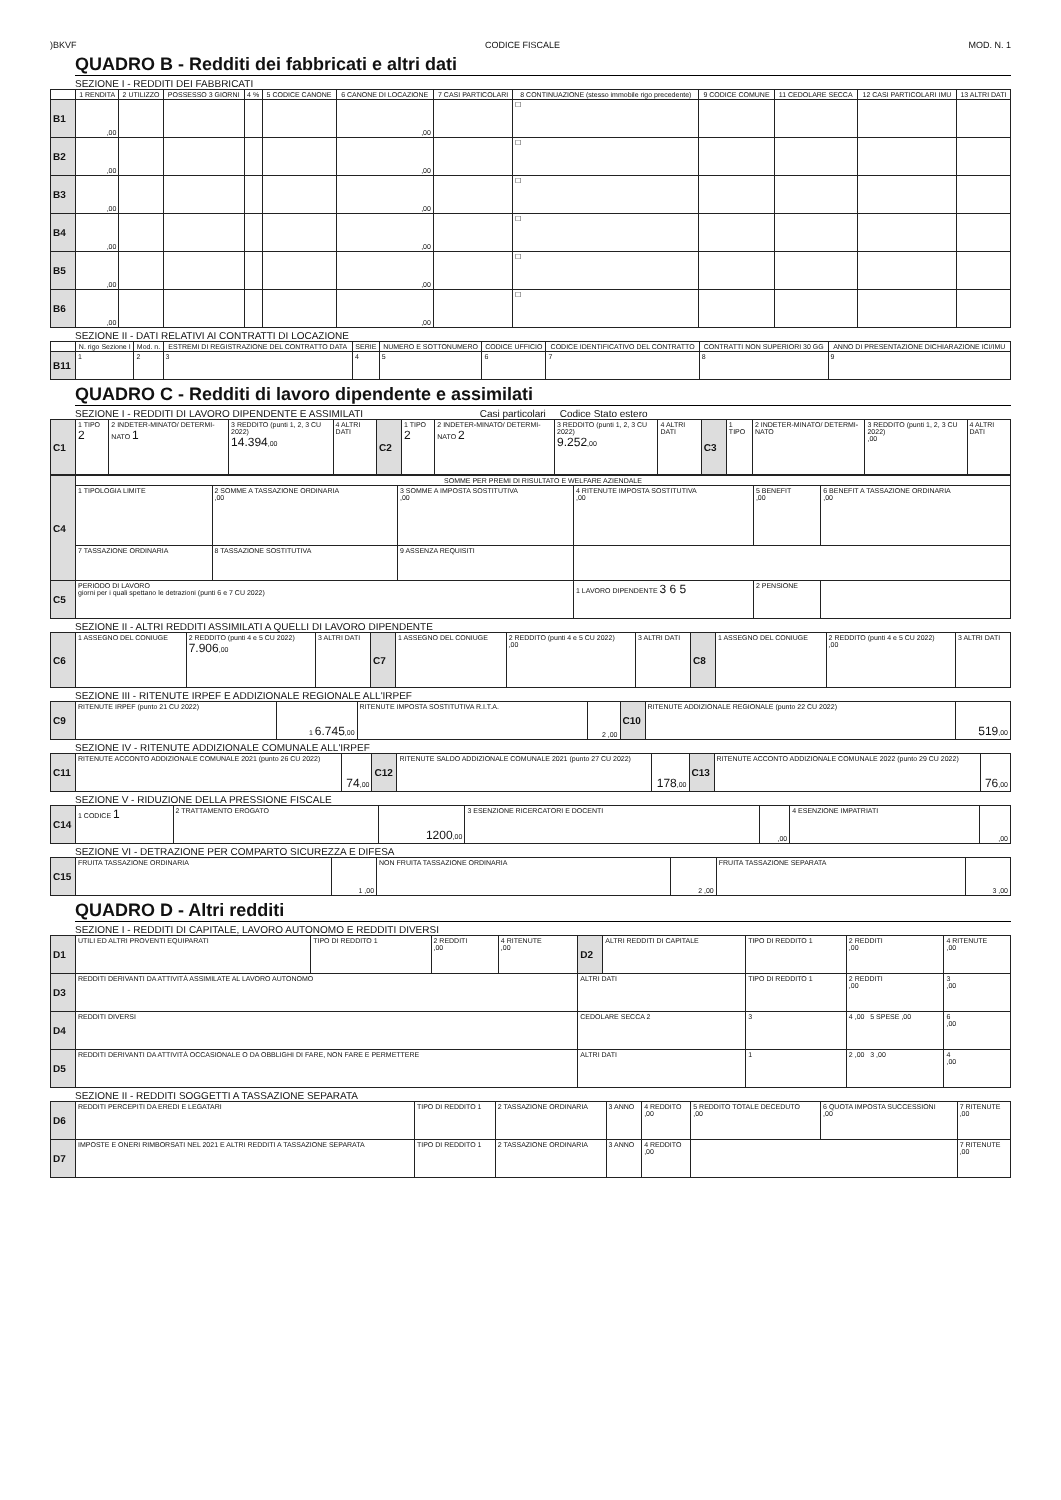)BKVF CODICE FISCALE MOD. N. 1
QUADRO B - Redditi dei fabbricati e altri dati
SEZIONE I - REDDITI DEI FABBRICATI
| | 1 RENDITA | 2 UTILIZZO | POSSESSO 3 GIORNI | 4 % | 5 CODICE CANONE | 6 CANONE DI LOCAZIONE | 7 CASI PARTICOLARI | 8 CONTINUAZIONE (stesso immobile rigo precedente) | 9 CODICE COMUNE | 11 CEDOLARE SECCA | 12 CASI PARTICOLARI IMU | 13 ALTRI DATI |
| --- | --- | --- | --- | --- | --- | --- | --- | --- | --- | --- | --- | --- |
| B1 | ,00 | | | | | ,00 | | ☐ | | | | |
| B2 | ,00 | | | | | ,00 | | ☐ | | | | |
| B3 | ,00 | | | | | ,00 | | ☐ | | | | |
| B4 | ,00 | | | | | ,00 | | ☐ | | | | |
| B5 | ,00 | | | | | ,00 | | ☐ | | | | |
| B6 | ,00 | | | | | ,00 | | ☐ | | | | |
SEZIONE II - DATI RELATIVI AI CONTRATTI DI LOCAZIONE
| | N. rigo Sezione I | Mod. n. | ESTREMI DI REGISTRAZIONE DEL CONTRATTO DATA | SERIE | NUMERO E SOTTONUMERO | CODICE UFFICIO | CODICE IDENTIFICATIVO DEL CONTRATTO | CONTRATTI NON SUPERIORI 30 GG | ANNO DI PRESENTAZIONE DICHIARAZIONE ICI/IMU |
| --- | --- | --- | --- | --- | --- | --- | --- | --- | --- |
| B11 | 1 | 2 | 3 | 4 | 5 | 6 | 7 | 8 | 9 |
QUADRO C - Redditi di lavoro dipendente e assimilati
SEZIONE I - REDDITI DI LAVORO DIPENDENTE E ASSIMILATI Casi particolari Codice Stato estero
| C1 | 1 TIPO 2 | 2 INDETER-MINATO/ DETERMI-NATO 1 | 3 REDDITO (punti 1, 2, 3 CU 2022) 14.394 ,00 | 4 ALTRI DATI | C2 | 1 TIPO 2 | 2 INDETER-MINATO/ DETERMI-NATO 2 | 3 REDDITO (punti 1, 2, 3 CU 2022) 9.252 ,00 | 4 ALTRI DATI | C3 | 1 TIPO | 2 INDETER-MINATO/ DETERMI-NATO | 3 REDDITO (punti 1, 2, 3 CU 2022) ,00 | 4 ALTRI DATI |
| C4 | SOMME PER PREMI DI RISULTATO E WELFARE AZIENDALE | | | | | |
| | 1 TIPOLOGIA LIMITE | 2 SOMME A TASSAZIONE ORDINARIA ,00 | 3 SOMME A IMPOSTA SOSTITUTIVA ,00 | 4 RITENUTE IMPOSTA SOSTITUTIVA ,00 | 5 BENEFIT ,00 | 6 BENEFIT A TASSAZIONE ORDINARIA ,00 |
| | 7 TASSAZIONE ORDINARIA | 8 TASSAZIONE SOSTITUTIVA | 9 ASSENZA REQUISITI | | | |
| C5 | PERIODO DI LAVORO giorni per i quali spettano le detrazioni (punti 6 e 7 CU 2022) | | | 1 LAVORO DIPENDENTE 3 6 5 | 2 PENSIONE | |
SEZIONE II - ALTRI REDDITI ASSIMILATI A QUELLI DI LAVORO DIPENDENTE
| C6 | 1 ASSEGNO DEL CONIUGE | 2 REDDITO (punti 4 e 5 CU 2022) 7.906 ,00 | 3 ALTRI DATI | C7 | 1 ASSEGNO DEL CONIUGE | 2 REDDITO (punti 4 e 5 CU 2022) ,00 | 3 ALTRI DATI | C8 | 1 ASSEGNO DEL CONIUGE | 2 REDDITO (punti 4 e 5 CU 2022) ,00 | 3 ALTRI DATI |
SEZIONE III - RITENUTE IRPEF E ADDIZIONALE REGIONALE ALL'IRPEF
| C9 | RITENUTE IRPEF (punto 21 CU 2022) | 1 6.745 ,00 | RITENUTE IMPOSTA SOSTITUTIVA R.I.T.A. | 2 ,00 | C10 | RITENUTE ADDIZIONALE REGIONALE (punto 22 CU 2022) | 519 ,00 |
SEZIONE IV - RITENUTE ADDIZIONALE COMUNALE ALL'IRPEF
| C11 | RITENUTE ACCONTO ADDIZIONALE COMUNALE 2021 (punto 26 CU 2022) | 74 ,00 | C12 | RITENUTE SALDO ADDIZIONALE COMUNALE 2021 (punto 27 CU 2022) | 178 ,00 | C13 | RITENUTE ACCONTO ADDIZIONALE COMUNALE 2022 (punto 29 CU 2022) | 76 ,00 |
SEZIONE V - RIDUZIONE DELLA PRESSIONE FISCALE
| C14 | 1 CODICE 1 | 2 TRATTAMENTO EROGATO | 1200 ,00 | 3 ESENZIONE RICERCATORI E DOCENTI | ,00 | 4 ESENZIONE IMPATRIATI | ,00 |
SEZIONE VI - DETRAZIONE PER COMPARTO SICUREZZA E DIFESA
| C15 | FRUITA TASSAZIONE ORDINARIA | 1 ,00 | NON FRUITA TASSAZIONE ORDINARIA | 2 ,00 | FRUITA TASSAZIONE SEPARATA | 3 ,00 |
QUADRO D - Altri redditi
SEZIONE I - REDDITI DI CAPITALE, LAVORO AUTONOMO E REDDITI DIVERSI
| D1 | UTILI ED ALTRI PROVENTI EQUIPARATI | TIPO DI REDDITO 1 | 2 REDDITI ,00 | 4 RITENUTE ,00 | D2 | ALTRI REDDITI DI CAPITALE | TIPO DI REDDITO 1 | 2 REDDITI ,00 | 4 RITENUTE ,00 |
| D3 | REDDITI DERIVANTI DA ATTIVITÀ ASSIMILATE AL LAVORO AUTONOMO | | | | ALTRI DATI | | TIPO DI REDDITO 1 | 2 REDDITI ,00 | 3 ,00 |
| D4 | REDDITI DIVERSI | | | | CEDOLARE SECCA 2 | | 3 | 4 ,00 5 SPESE ,00 | 6 ,00 |
| D5 | REDDITI DERIVANTI DA ATTIVITÀ OCCASIONALE O DA OBBLIGHI DI FARE, NON FARE E PERMETTERE | | | | ALTRI DATI | | 1 | 2 ,00 3 ,00 | 4 ,00 |
SEZIONE II - REDDITI SOGGETTI A TASSAZIONE SEPARATA
| D6 | REDDITI PERCEPITI DA EREDI E LEGATARI | TIPO DI REDDITO 1 | 2 TASSAZIONE ORDINARIA | 3 ANNO | 4 REDDITO ,00 | 5 REDDITO TOTALE DECEDUTO ,00 | 6 QUOTA IMPOSTA SUCCESSIONI ,00 | 7 RITENUTE ,00 |
| D7 | IMPOSTE E ONERI RIMBORSATI NEL 2021 E ALTRI REDDITI A TASSAZIONE SEPARATA | TIPO DI REDDITO 1 | 2 TASSAZIONE ORDINARIA | 3 ANNO | 4 REDDITO ,00 | | | 7 RITENUTE ,00 |